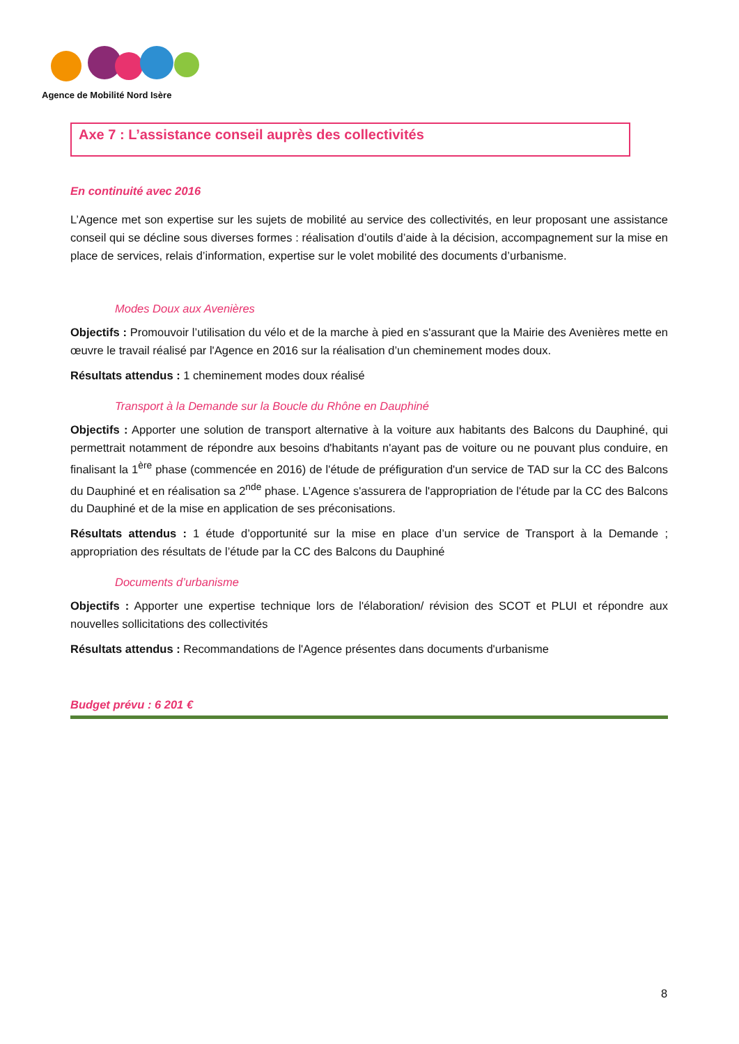Agence de Mobilité Nord Isère
Axe 7 : L’assistance conseil auprès des collectivités
En continuité avec 2016
L’Agence met son expertise sur les sujets de mobilité au service des collectivités, en leur proposant une assistance conseil qui se décline sous diverses formes : réalisation d’outils d’aide à la décision, accompagnement sur la mise en place de services, relais d’information, expertise sur le volet mobilité des documents d’urbanisme.
Modes Doux aux Avenières
Objectifs : Promouvoir l’utilisation du vélo et de la marche à pied en s'assurant que la Mairie des Avenières mette en œuvre le travail réalisé par l'Agence en 2016 sur la réalisation d’un cheminement modes doux.
Résultats attendus : 1 cheminement modes doux réalisé
Transport à la Demande sur la Boucle du Rhône en Dauphiné
Objectifs : Apporter une solution de transport alternative à la voiture aux habitants des Balcons du Dauphiné, qui permettrait notamment de répondre aux besoins d'habitants n'ayant pas de voiture ou ne pouvant plus conduire, en finalisant la 1<sup>ère</sup> phase (commencée en 2016) de l'étude de préfiguration d'un service de TAD sur la CC des Balcons du Dauphiné et en réalisation sa 2<sup>nde</sup> phase. L’Agence s'assurera de l'appropriation de l'étude par la CC des Balcons du Dauphiné et de la mise en application de ses préconisations.
Résultats attendus : 1 étude d’opportunité sur la mise en place d’un service de Transport à la Demande ; appropriation des résultats de l’étude par la CC des Balcons du Dauphiné
Documents d’urbanisme
Objectifs : Apporter une expertise technique lors de l'élaboration/ révision des SCOT et PLUI et répondre aux nouvelles sollicitations des collectivités
Résultats attendus : Recommandations de l'Agence présentes dans documents d'urbanisme
Budget prévu : 6 201 €
8